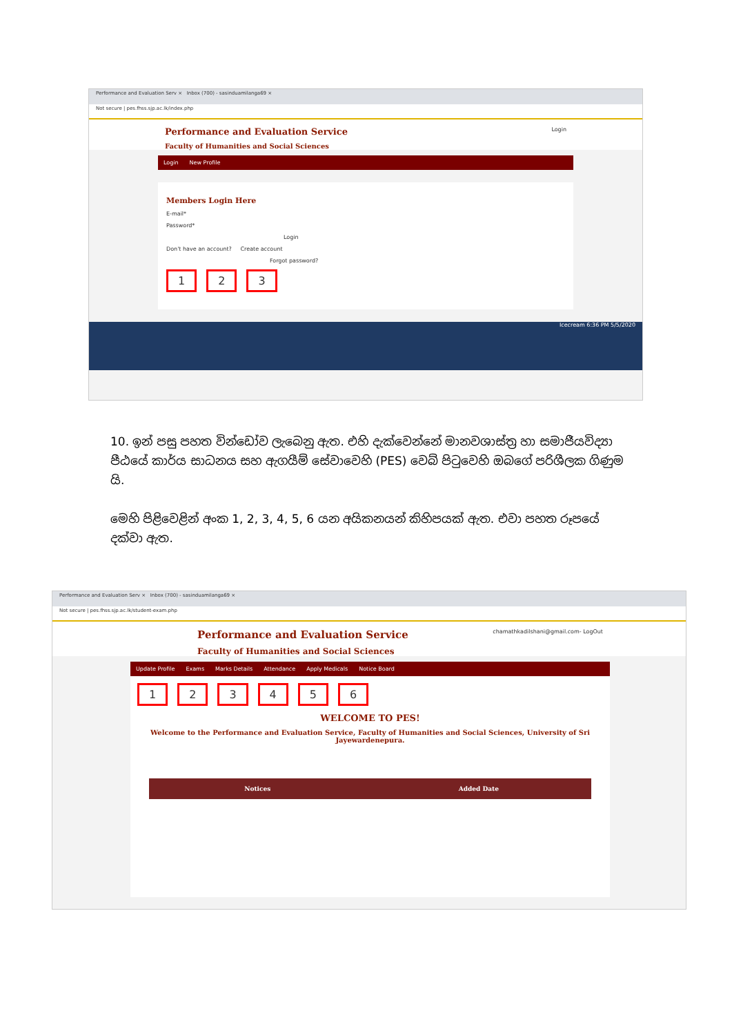Performance and Evaluation Serv × Inbox (700) - sasinduamilanga69 ×
Not secure | pes.fhss.sjp.ac.lk/index.php
Login
Performance and Evaluation Service
Faculty of Humanities and Social Sciences
Login New Profile
Members Login Here
E-mail*
Password*
Login
Don't have an account? Create account
Forgot password?
1 2 3
Icecream 6:36 PM 5/5/2020
10. ඉන් පසු පහත වින්ඩෝව ලැබෙනු ඇත. එහි දැක්වෙන්නේ මානවශාස්ත්‍ර හා සමාජීයවිද්‍යා පීඨයේ කාර්ය සාධනය සහ ඇගයීම් සේවාවෙහි (PES) වෙබ් පිටුවෙහි ඔබගේ පරිශීලක ගිණුම යි.
මෙහි පිළිවෙළින් අංක 1, 2, 3, 4, 5, 6 යන අයිකනයන් කිහිපයක් ඇත. එවා පහත රූපයේ දක්වා ඇත.
Performance and Evaluation Serv × Inbox (700) - sasinduamilanga69 ×
Not secure | pes.fhss.sjp.ac.lk/student-exam.php
chamathkadilshani@gmail.com- LogOut
Performance and Evaluation Service
Faculty of Humanities and Social Sciences
Update Profile Exams Marks Details Attendance Apply Medicals Notice Board
123456
WELCOME TO PES!
Welcome to the Performance and Evaluation Service, Faculty of Humanities and Social Sciences, University of Sri Jayewardenepura.
| Notices | Added Date |
| --- | --- |